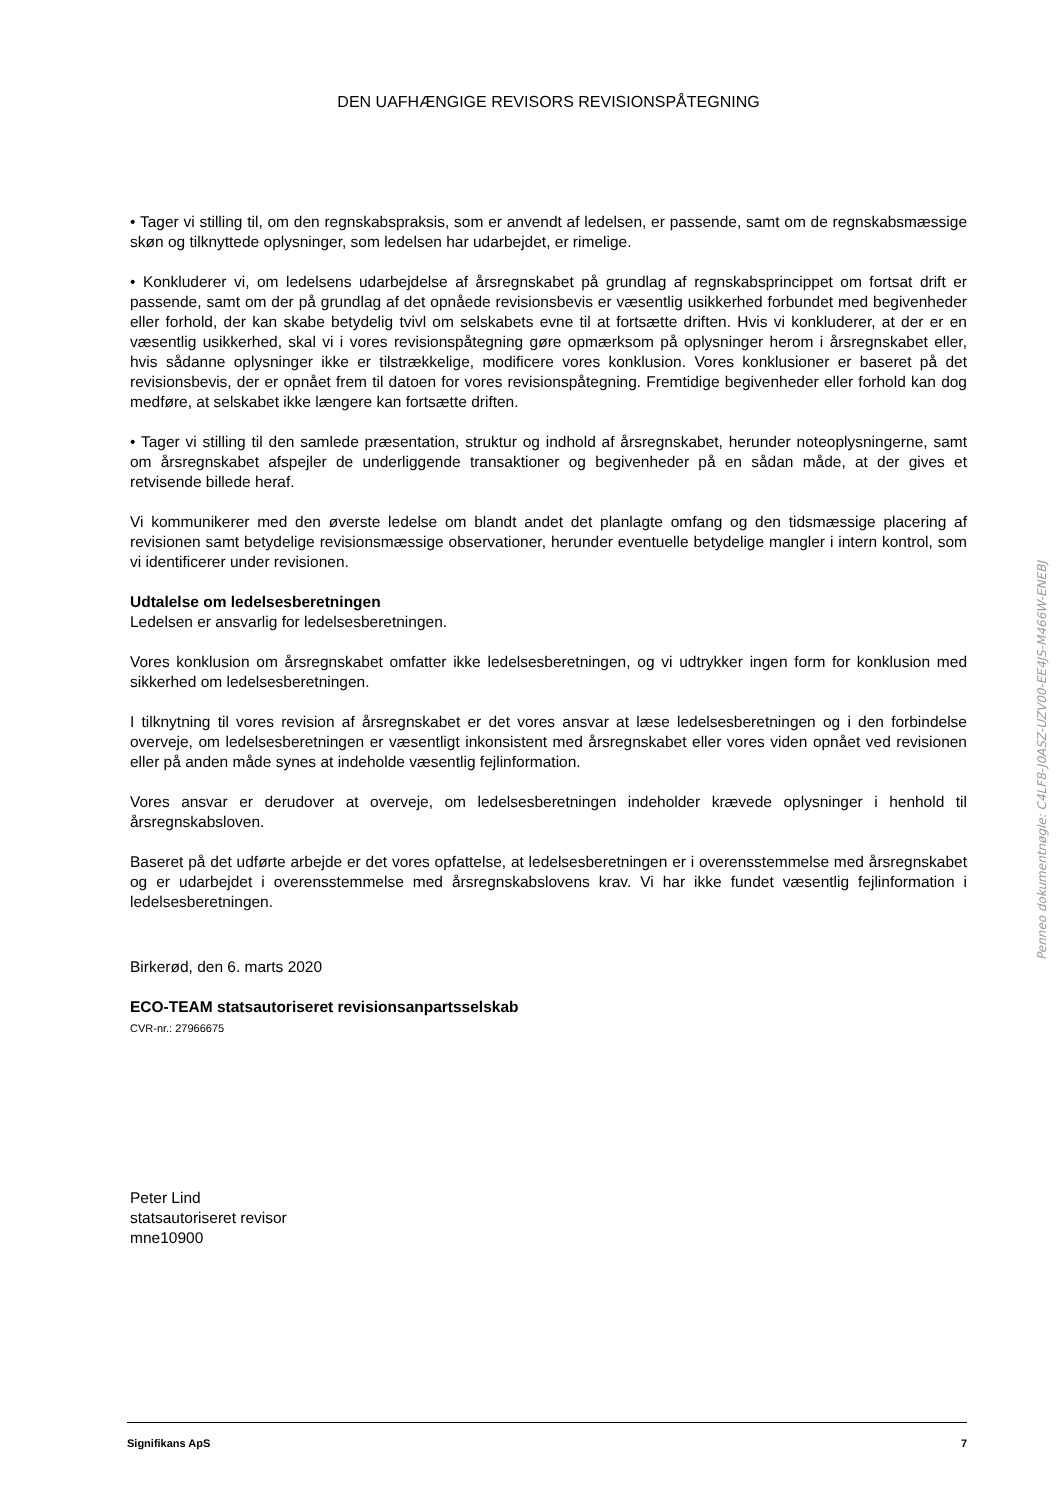DEN UAFHÆNGIGE REVISORS REVISIONSPÅTEGNING
• Tager vi stilling til, om den regnskabspraksis, som er anvendt af ledelsen, er passende, samt om de regnskabsmæssige skøn og tilknyttede oplysninger, som ledelsen har udarbejdet, er rimelige.
• Konkluderer vi, om ledelsens udarbejdelse af årsregnskabet på grundlag af regnskabsprincippet om fortsat drift er passende, samt om der på grundlag af det opnåede revisionsbevis er væsentlig usikkerhed forbundet med begivenheder eller forhold, der kan skabe betydelig tvivl om selskabets evne til at fortsætte driften. Hvis vi konkluderer, at der er en væsentlig usikkerhed, skal vi i vores revisionspåtegning gøre opmærksom på oplysninger herom i årsregnskabet eller, hvis sådanne oplysninger ikke er tilstrækkelige, modificere vores konklusion. Vores konklusioner er baseret på det revisionsbevis, der er opnået frem til datoen for vores revisionspåtegning. Fremtidige begivenheder eller forhold kan dog medføre, at selskabet ikke længere kan fortsætte driften.
• Tager vi stilling til den samlede præsentation, struktur og indhold af årsregnskabet, herunder noteoplysningerne, samt om årsregnskabet afspejler de underliggende transaktioner og begivenheder på en sådan måde, at der gives et retvisende billede heraf.
Vi kommunikerer med den øverste ledelse om blandt andet det planlagte omfang og den tidsmæssige placering af revisionen samt betydelige revisionsmæssige observationer, herunder eventuelle betydelige mangler i intern kontrol, som vi identificerer under revisionen.
Udtalelse om ledelsesberetningen
Ledelsen er ansvarlig for ledelsesberetningen.
Vores konklusion om årsregnskabet omfatter ikke ledelsesberetningen, og vi udtrykker ingen form for konklusion med sikkerhed om ledelsesberetningen.
I tilknytning til vores revision af årsregnskabet er det vores ansvar at læse ledelsesberetningen og i den forbindelse overveje, om ledelsesberetningen er væsentligt inkonsistent med årsregnskabet eller vores viden opnået ved revisionen eller på anden måde synes at indeholde væsentlig fejlinformation.
Vores ansvar er derudover at overveje, om ledelsesberetningen indeholder krævede oplysninger i henhold til årsregnskabsloven.
Baseret på det udførte arbejde er det vores opfattelse, at ledelsesberetningen er i overensstemmelse med årsregnskabet og er udarbejdet i overensstemmelse med årsregnskabslovens krav. Vi har ikke fundet væsentlig fejlinformation i ledelsesberetningen.
Birkerød, den 6. marts 2020
ECO-TEAM statsautoriseret revisionsanpartsselskab
CVR-nr.: 27966675
Peter Lind
statsautoriseret revisor
mne10900
Penneo dokumentnøgle: C4LF8-J0ASZ-UZV00-EE4JS-M466W-ENEBJ
Signifikans ApS 7